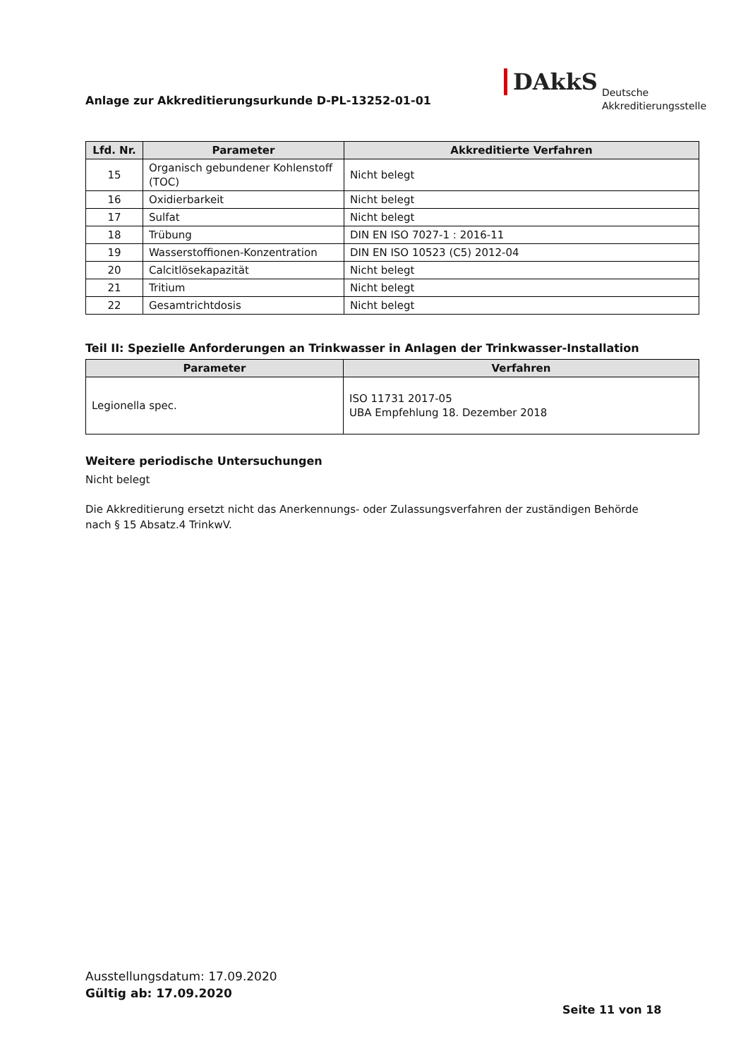Anlage zur Akkreditierungsurkunde D-PL-13252-01-01
DAkkS Deutsche
Akkreditierungsstelle
| Lfd. Nr. | Parameter | Akkreditierte Verfahren |
| --- | --- | --- |
| 15 | Organisch gebundener Kohlenstoff (TOC) | Nicht belegt |
| 16 | Oxidierbarkeit | Nicht belegt |
| 17 | Sulfat | Nicht belegt |
| 18 | Trübung | DIN EN ISO 7027-1 : 2016-11 |
| 19 | Wasserstoffionen-Konzentration | DIN EN ISO 10523 (C5) 2012-04 |
| 20 | Calcitlösekapazität | Nicht belegt |
| 21 | Tritium | Nicht belegt |
| 22 | Gesamtrichtdosis | Nicht belegt |
Teil II: Spezielle Anforderungen an Trinkwasser in Anlagen der Trinkwasser-Installation
| Parameter | Verfahren |
| --- | --- |
| Legionella spec. | ISO 11731 2017-05 UBA Empfehlung 18. Dezember 2018 |
Weitere periodische Untersuchungen
Nicht belegt
Die Akkreditierung ersetzt nicht das Anerkennungs- oder Zulassungsverfahren der zuständigen Behörde nach § 15 Absatz.4 TrinkwV.
Ausstellungsdatum: 17.09.2020
Gültig ab: 17.09.2020
Seite 11 von 18